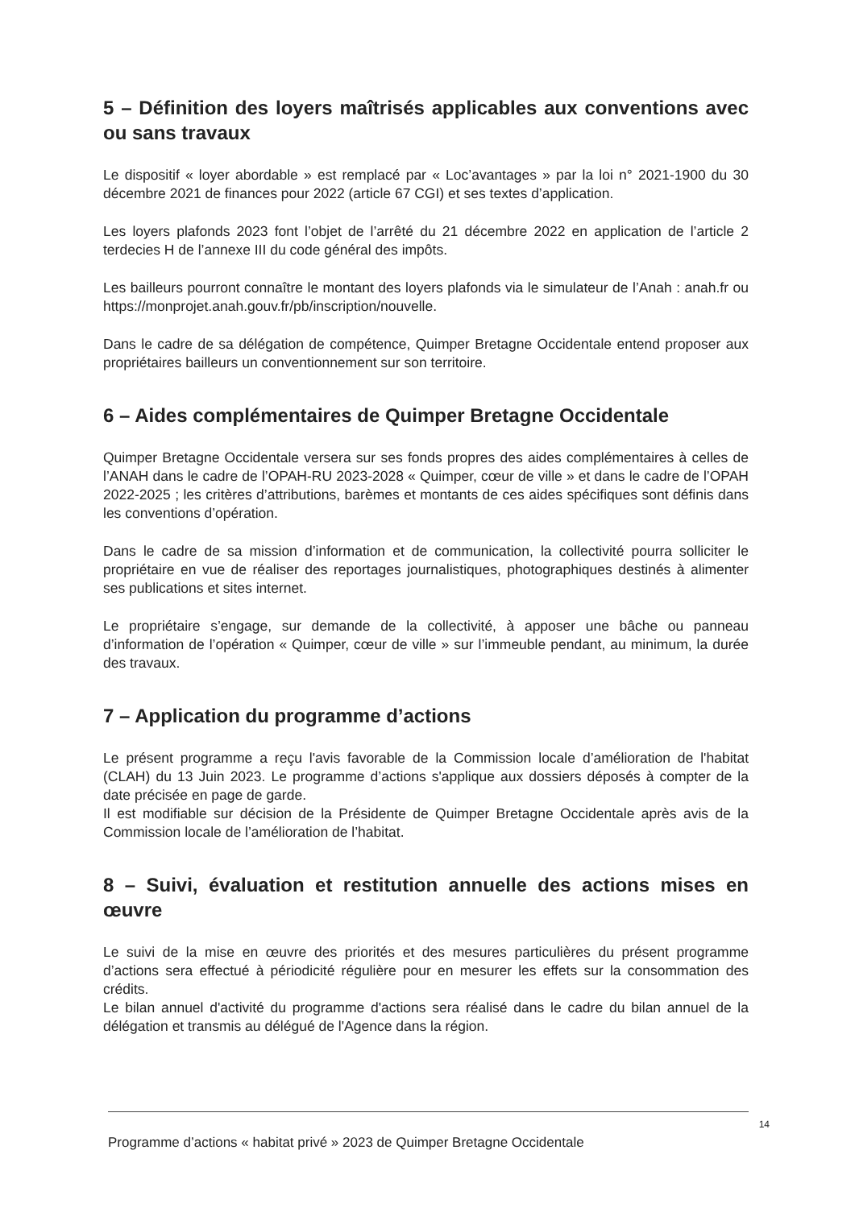5 – Définition des loyers maîtrisés applicables aux conventions avec ou sans travaux
Le dispositif « loyer abordable » est remplacé par « Loc’avantages » par la loi n° 2021-1900 du 30 décembre 2021 de finances pour 2022 (article 67 CGI) et ses textes d’application.
Les loyers plafonds 2023 font l’objet de l’arrêté du 21 décembre 2022 en application de l’article 2 terdecies H de l’annexe III du code général des impôts.
Les bailleurs pourront connaître le montant des loyers plafonds via le simulateur de l’Anah : anah.fr ou https://monprojet.anah.gouv.fr/pb/inscription/nouvelle.
Dans le cadre de sa délégation de compétence, Quimper Bretagne Occidentale entend proposer aux propriétaires bailleurs un conventionnement sur son territoire.
6 – Aides complémentaires de Quimper Bretagne Occidentale
Quimper Bretagne Occidentale versera sur ses fonds propres des aides complémentaires à celles de l’ANAH dans le cadre de l’OPAH-RU 2023-2028 « Quimper, cœur de ville » et dans le cadre de l’OPAH 2022-2025 ; les critères d’attributions, barèmes et montants de ces aides spécifiques sont définis dans les conventions d’opération.
Dans le cadre de sa mission d’information et de communication, la collectivité pourra solliciter le propriétaire en vue de réaliser des reportages journalistiques, photographiques destinés à alimenter ses publications et sites internet.
Le propriétaire s’engage, sur demande de la collectivité, à apposer une bâche ou panneau d’information de l’opération « Quimper, cœur de ville » sur l’immeuble pendant, au minimum, la durée des travaux.
7 – Application du programme d’actions
Le présent programme a reçu l'avis favorable de la Commission locale d’amélioration de l'habitat (CLAH) du 13 Juin 2023. Le programme d’actions s'applique aux dossiers déposés à compter de la date précisée en page de garde.
Il est modifiable sur décision de la Présidente de Quimper Bretagne Occidentale après avis de la Commission locale de l’amélioration de l’habitat.
8 – Suivi, évaluation et restitution annuelle des actions mises en œuvre
Le suivi de la mise en œuvre des priorités et des mesures particulières du présent programme d’actions sera effectué à périodicité régulière pour en mesurer les effets sur la consommation des crédits.
Le bilan annuel d'activité du programme d'actions sera réalisé dans le cadre du bilan annuel de la délégation et transmis au délégué de l'Agence dans la région.
14
Programme d’actions « habitat privé » 2023 de Quimper Bretagne Occidentale